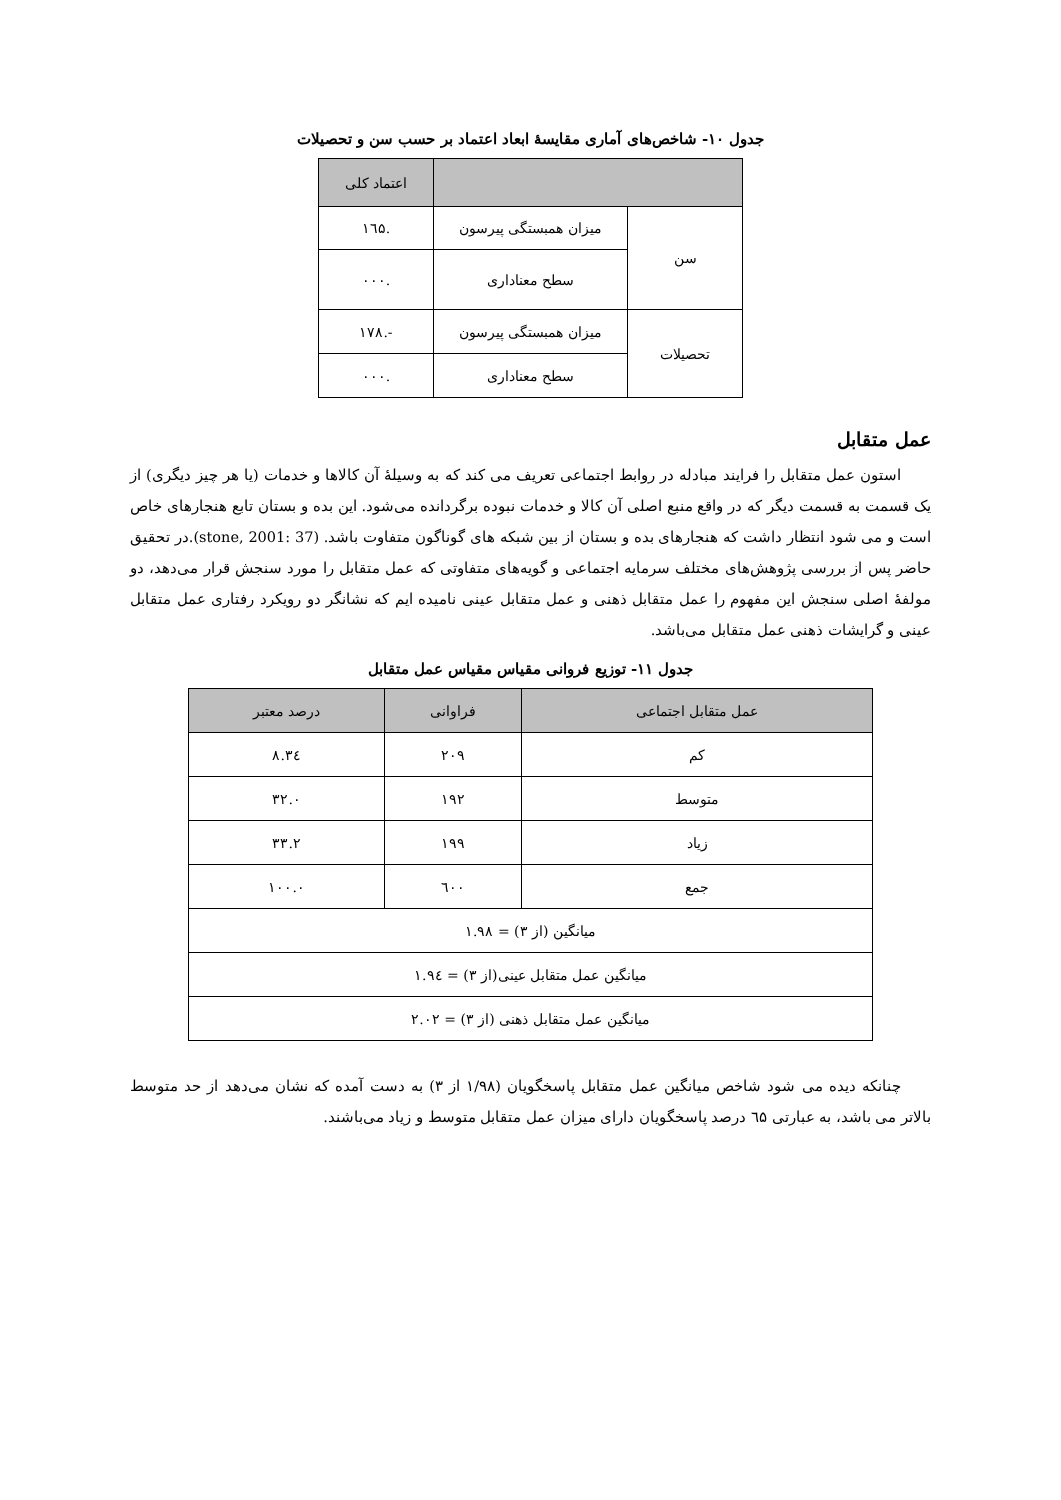جدول ۱۰- شاخص‌های آماری مقایسهٔ ابعاد اعتماد بر حسب سن و تحصیلات
| | | اعتماد کلی |
| --- | --- | --- |
| سن | میزان همبستگی پیرسون | .۱٦۵ |
| | سطح معناداری | .۰۰۰ |
| تحصیلات | میزان همبستگی پیرسون | -.۱۷۸ |
| | سطح معناداری | .۰۰۰ |
عمل متقابل
استون عمل متقابل را فرایند مبادله در روابط اجتماعی تعریف می کند که به وسیلهٔ آن کالاها و خدمات (یا هر چیز دیگری) از یک قسمت به قسمت دیگر که در واقع منبع اصلی آن کالا و خدمات نبوده برگردانده می‌شود. این بده و بستان تابع هنجارهای خاص است و می شود انتظار داشت که هنجارهای بده و بستان از بین شبکه های گوناگون متفاوت باشد. (stone, 2001: 37).در تحقیق حاضر پس از بررسی پژوهش‌های مختلف سرمایه اجتماعی و گویه‌های متفاوتی که عمل متقابل را مورد سنجش قرار می‌دهد، دو مولفهٔ اصلی سنجش این مفهوم را عمل متقابل ذهنی و عمل متقابل عینی نامیده ایم که نشانگر دو رویکرد رفتاری عمل متقابل عینی و گرایشات ذهنی عمل متقابل می‌باشد.
جدول ۱۱- توزیع فروانی مقیاس مقیاس عمل متقابل
| عمل متقابل اجتماعی | فراوانی | درصد معتبر |
| --- | --- | --- |
| کم | ۲۰۹ | ۳٤.۸ |
| متوسط | ۱۹۲ | ۳۲.۰ |
| زیاد | ۱۹۹ | ۳۳.۲ |
| جمع | ٦۰۰ | ۱۰۰.۰ |
| میانگین (از ۳) = ۱.۹۸ | | |
| میانگین عمل متقابل عینی(از ۳) = ۱.۹٤ | | |
| میانگین عمل متقابل ذهنی (از ۳) = ۲.۰۲ | | |
چنانکه دیده می شود شاخص میانگین عمل متقابل پاسخگویان (۱/۹۸ از ۳) به دست آمده که نشان می‌دهد از حد متوسط بالاتر می باشد، به عبارتی ٦۵ درصد پاسخگویان دارای میزان عمل متقابل متوسط و زیاد می‌باشند.